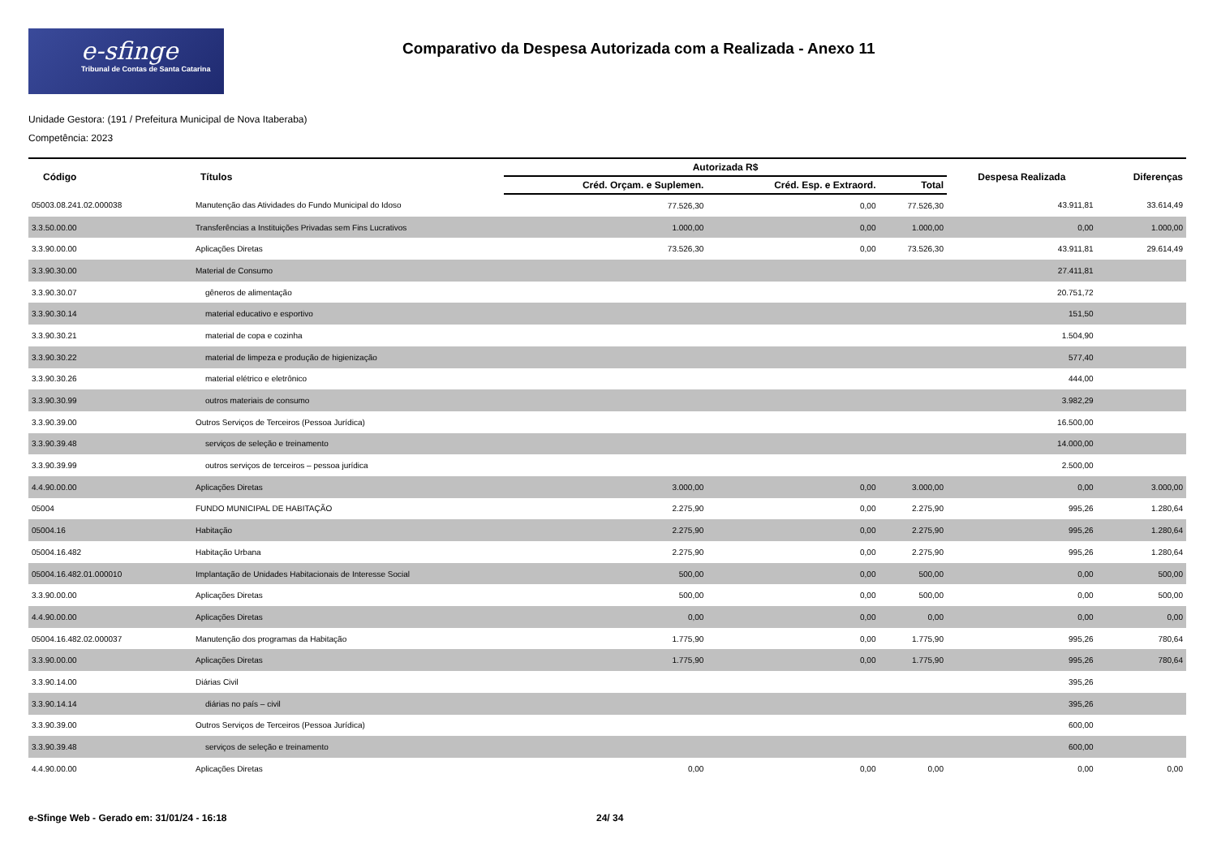e-sfinge
Tribunal de Contas de Santa Catarina
Comparativo da Despesa Autorizada com a Realizada - Anexo 11
Unidade Gestora: (191 / Prefeitura Municipal de Nova Itaberaba)
Competência: 2023
| Código | Títulos | Autorizada R$ | | | Despesa Realizada | Diferenças |
| --- | --- | --- | --- | --- | --- | --- |
| | | Créd. Orçam. e Suplemen. | Créd. Esp. e Extraord. | Total | | |
| 05003.08.241.02.000038 | Manutenção das Atividades do Fundo Municipal do Idoso | 77.526,30 | 0,00 | 77.526,30 | 43.911,81 | 33.614,49 |
| 3.3.50.00.00 | Transferências a Instituições Privadas sem Fins Lucrativos | 1.000,00 | 0,00 | 1.000,00 | 0,00 | 1.000,00 |
| 3.3.90.00.00 | Aplicações Diretas | 73.526,30 | 0,00 | 73.526,30 | 43.911,81 | 29.614,49 |
| 3.3.90.30.00 | Material de Consumo | | | | 27.411,81 | |
| 3.3.90.30.07 | gêneros de alimentação | | | | 20.751,72 | |
| 3.3.90.30.14 | material educativo e esportivo | | | | 151,50 | |
| 3.3.90.30.21 | material de copa e cozinha | | | | 1.504,90 | |
| 3.3.90.30.22 | material de limpeza e produção de higienização | | | | 577,40 | |
| 3.3.90.30.26 | material elétrico e eletrônico | | | | 444,00 | |
| 3.3.90.30.99 | outros materiais de consumo | | | | 3.982,29 | |
| 3.3.90.39.00 | Outros Serviços de Terceiros (Pessoa Jurídica) | | | | 16.500,00 | |
| 3.3.90.39.48 | serviços de seleção e treinamento | | | | 14.000,00 | |
| 3.3.90.39.99 | outros serviços de terceiros – pessoa jurídica | | | | 2.500,00 | |
| 4.4.90.00.00 | Aplicações Diretas | 3.000,00 | 0,00 | 3.000,00 | 0,00 | 3.000,00 |
| 05004 | FUNDO MUNICIPAL DE HABITAÇÃO | 2.275,90 | 0,00 | 2.275,90 | 995,26 | 1.280,64 |
| 05004.16 | Habitação | 2.275,90 | 0,00 | 2.275,90 | 995,26 | 1.280,64 |
| 05004.16.482 | Habitação Urbana | 2.275,90 | 0,00 | 2.275,90 | 995,26 | 1.280,64 |
| 05004.16.482.01.000010 | Implantação de Unidades Habitacionais de Interesse Social | 500,00 | 0,00 | 500,00 | 0,00 | 500,00 |
| 3.3.90.00.00 | Aplicações Diretas | 500,00 | 0,00 | 500,00 | 0,00 | 500,00 |
| 4.4.90.00.00 | Aplicações Diretas | 0,00 | 0,00 | 0,00 | 0,00 | 0,00 |
| 05004.16.482.02.000037 | Manutenção dos programas da Habitação | 1.775,90 | 0,00 | 1.775,90 | 995,26 | 780,64 |
| 3.3.90.00.00 | Aplicações Diretas | 1.775,90 | 0,00 | 1.775,90 | 995,26 | 780,64 |
| 3.3.90.14.00 | Diárias Civil | | | | 395,26 | |
| 3.3.90.14.14 | diárias no país – civil | | | | 395,26 | |
| 3.3.90.39.00 | Outros Serviços de Terceiros (Pessoa Jurídica) | | | | 600,00 | |
| 3.3.90.39.48 | serviços de seleção e treinamento | | | | 600,00 | |
| 4.4.90.00.00 | Aplicações Diretas | 0,00 | 0,00 | 0,00 | 0,00 | 0,00 |
e-Sfinge Web - Gerado em: 31/01/24 - 16:18 24/ 34